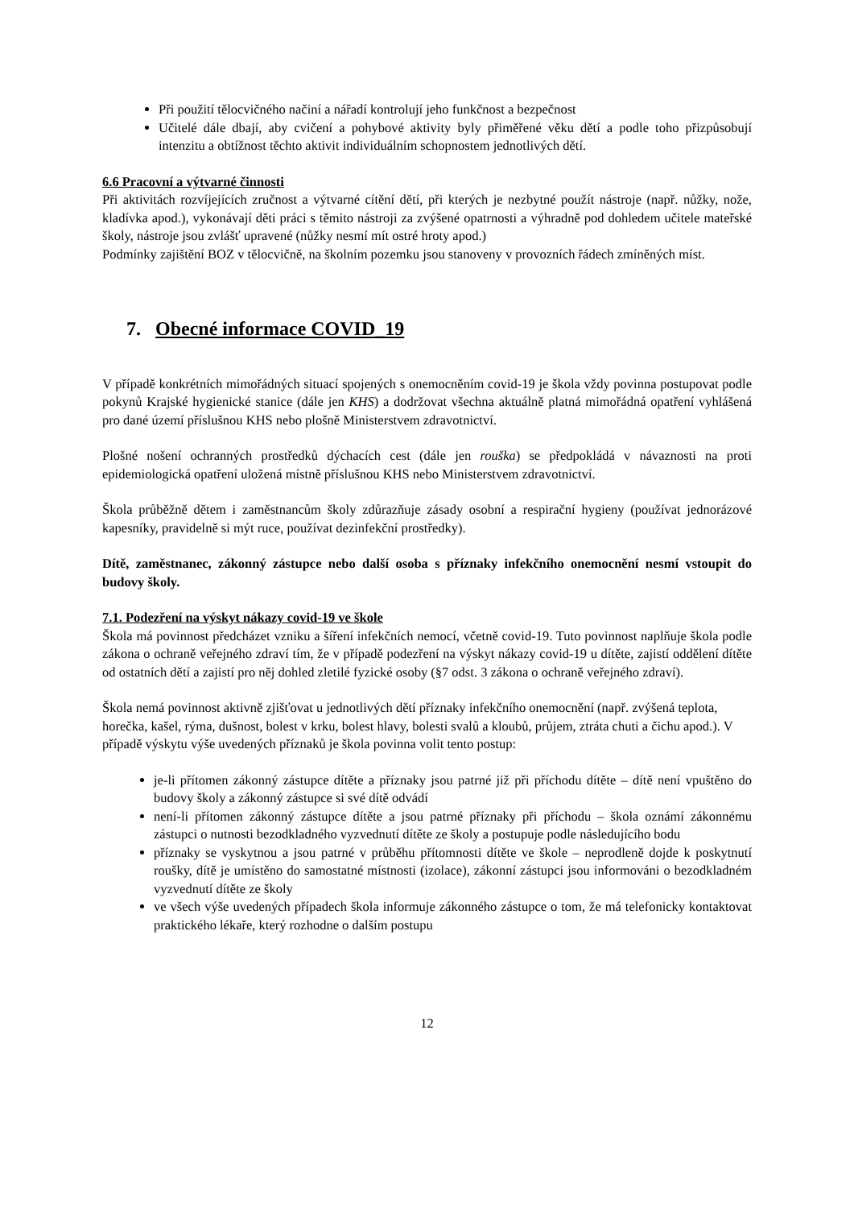Při použití tělocvičného načiní a nářadí kontrolují jeho funkčnost a bezpečnost
Učitelé dále dbají, aby cvičení a pohybové aktivity byly přiměřené věku dětí a podle toho přizpůsobují intenzitu a obtížnost těchto aktivit individuálním schopnostem jednotlivých dětí.
6.6 Pracovní a výtvarné činnosti
Při aktivitách rozvíjejících zručnost a výtvarné cítění dětí, při kterých je nezbytné použít nástroje (např. nůžky, nože, kladívka apod.), vykonávají děti práci s těmito nástroji za zvýšené opatrnosti a výhradně pod dohledem učitele mateřské školy, nástroje jsou zvlášť upravené (nůžky nesmí mít ostré hroty apod.)
Podmínky zajištění BOZ v tělocvičně, na školním pozemku jsou stanoveny v provozních řádech zmíněných míst.
7. Obecné informace COVID_19
V případě konkrétních mimořádných situací spojených s onemocněním covid-19 je škola vždy povinna postupovat podle pokynů Krajské hygienické stanice (dále jen KHS) a dodržovat všechna aktuálně platná mimořádná opatření vyhlášená pro dané území příslušnou KHS nebo plošně Ministerstvem zdravotnictví.
Plošné nošení ochranných prostředků dýchacích cest (dále jen rouška) se předpokládá v návaznosti na proti epidemiologická opatření uložená místně příslušnou KHS nebo Ministerstvem zdravotnictví.
Škola průběžně dětem i zaměstnancům školy zdůrazňuje zásady osobní a respirační hygieny (používat jednorázové kapesníky, pravidelně si mýt ruce, používat dezinfekční prostředky).
Dítě, zaměstnanec, zákonný zástupce nebo další osoba s příznaky infekčního onemocnění nesmí vstoupit do budovy školy.
7.1. Podezření na výskyt nákazy covid-19 ve škole
Škola má povinnost předcházet vzniku a šíření infekčních nemocí, včetně covid-19. Tuto povinnost naplňuje škola podle zákona o ochraně veřejného zdraví tím, že v případě podezření na výskyt nákazy covid-19 u dítěte, zajistí oddělení dítěte od ostatních dětí a zajistí pro něj dohled zletilé fyzické osoby (§7 odst. 3 zákona o ochraně veřejného zdraví).
Škola nemá povinnost aktivně zjišťovat u jednotlivých dětí příznaky infekčního onemocnění (např. zvýšená teplota, horečka, kašel, rýma, dušnost, bolest v krku, bolest hlavy, bolesti svalů a kloubů, průjem, ztráta chuti a čichu apod.). V případě výskytu výše uvedených příznaků je škola povinna volit tento postup:
je-li přítomen zákonný zástupce dítěte a příznaky jsou patrné již při příchodu dítěte – dítě není vpuštěno do budovy školy a zákonný zástupce si své dítě odvádí
není-li přítomen zákonný zástupce dítěte a jsou patrné příznaky při příchodu – škola oznámí zákonnému zástupci o nutnosti bezodkladného vyzvednutí dítěte ze školy a postupuje podle následujícího bodu
příznaky se vyskytnou a jsou patrné v průběhu přítomnosti dítěte ve škole – neprodleně dojde k poskytnutí roušky, dítě je umístěno do samostatné místnosti (izolace), zákonní zástupci jsou informováni o bezodkladném vyzvednutí dítěte ze školy
ve všech výše uvedených případech škola informuje zákonného zástupce o tom, že má telefonicky kontaktovat praktického lékaře, který rozhodne o dalším postupu
12